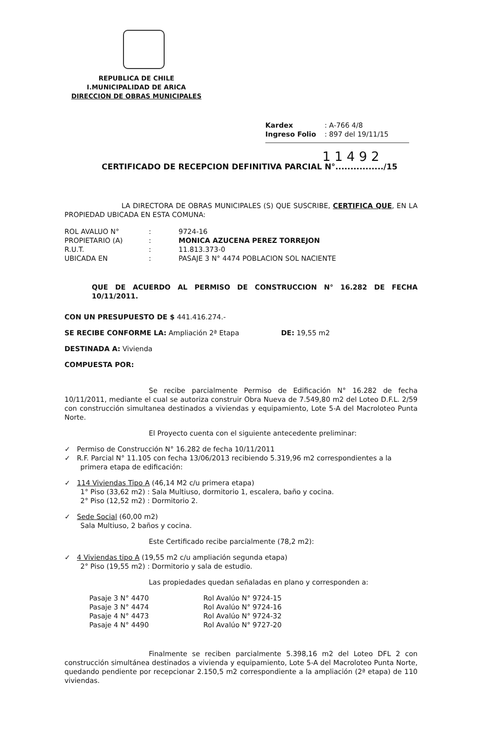REPUBLICA DE CHILE
I.MUNICIPALIDAD DE ARICA
DIRECCION DE OBRAS MUNICIPALES
Kardex : A-766 4/8
Ingreso Folio : 897 del 19/11/15
11492
CERTIFICADO DE RECEPCION DEFINITIVA PARCIAL N°................/15
LA DIRECTORA DE OBRAS MUNICIPALES (S) QUE SUSCRIBE, CERTIFICA QUE, EN LA PROPIEDAD UBICADA EN ESTA COMUNA:
| ROL AVALUO N° | : | 9724-16 |
| PROPIETARIO (A) | : | MONICA AZUCENA PEREZ TORREJON |
| R.U.T. | : | 11.813.373-0 |
| UBICADA EN | : | PASAJE 3 N° 4474 POBLACION SOL NACIENTE |
QUE DE ACUERDO AL PERMISO DE CONSTRUCCION N° 16.282 DE FECHA 10/11/2011.
CON UN PRESUPUESTO DE $ 441.416.274.-
SE RECIBE CONFORME LA: Ampliación 2ª Etapa DE: 19,55 m2
DESTINADA A: Vivienda
COMPUESTA POR:
Se recibe parcialmente Permiso de Edificación N° 16.282 de fecha 10/11/2011, mediante el cual se autoriza construir Obra Nueva de 7.549,80 m2 del Loteo D.F.L. 2/59 con construcción simultanea destinados a viviendas y equipamiento, Lote 5-A del Macroloteo Punta Norte.
El Proyecto cuenta con el siguiente antecedente preliminar:
✓ Permiso de Construcción N° 16.282 de fecha 10/11/2011
✓ R.F. Parcial N° 11.105 con fecha 13/06/2013 recibiendo 5.319,96 m2 correspondientes a la primera etapa de edificación:
✓ 114 Viviendas Tipo A (46,14 M2 c/u primera etapa)
1° Piso (33,62 m2) : Sala Multiuso, dormitorio 1, escalera, baño y cocina.
2° Piso (12,52 m2) : Dormitorio 2.
✓ Sede Social (60,00 m2)
Sala Multiuso, 2 baños y cocina.
Este Certificado recibe parcialmente (78,2 m2):
✓ 4 Viviendas tipo A (19,55 m2 c/u ampliación segunda etapa)
2° Piso (19,55 m2) : Dormitorio y sala de estudio.
Las propiedades quedan señaladas en plano y corresponden a:
| Pasaje 3 N° 4470 | Rol Avalúo N° 9724-15 |
| Pasaje 3 N° 4474 | Rol Avalúo N° 9724-16 |
| Pasaje 4 N° 4473 | Rol Avalúo N° 9724-32 |
| Pasaje 4 N° 4490 | Rol Avalúo N° 9727-20 |
Finalmente se reciben parcialmente 5.398,16 m2 del Loteo DFL 2 con construcción simultánea destinados a vivienda y equipamiento, Lote 5-A del Macroloteo Punta Norte, quedando pendiente por recepcionar 2.150,5 m2 correspondiente a la ampliación (2ª etapa) de 110 viviendas.